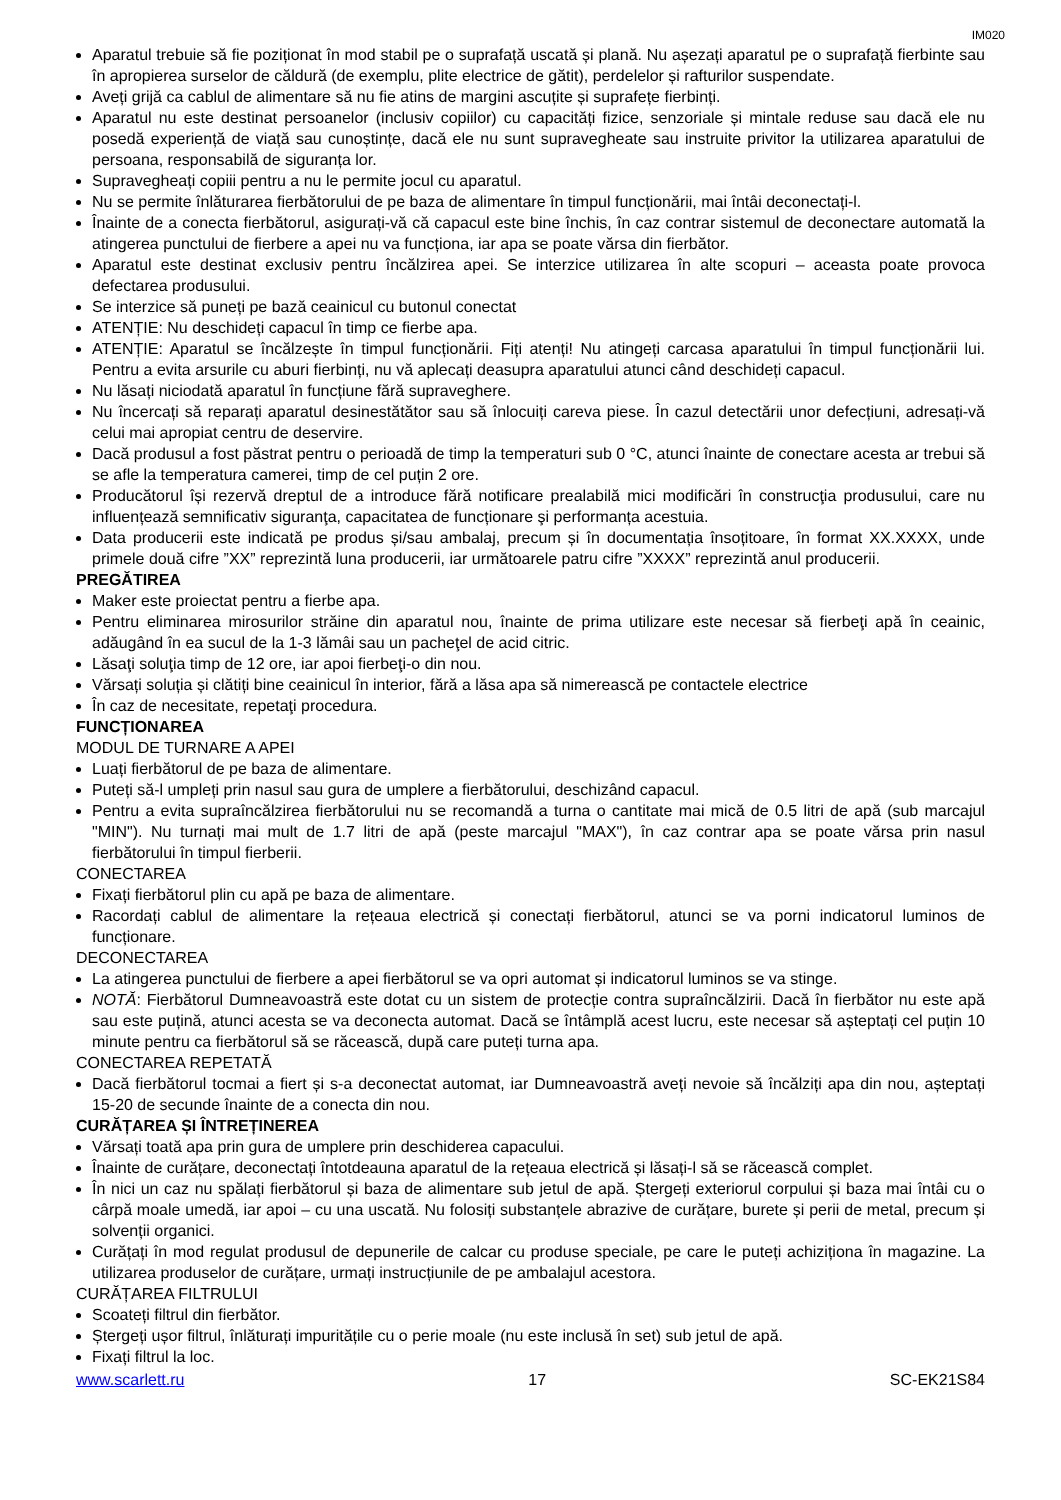IM020
Aparatul trebuie să fie poziționat în mod stabil pe o suprafață uscată și plană. Nu așezați aparatul pe o suprafață fierbinte sau în apropierea surselor de căldură (de exemplu, plite electrice de gătit), perdelelor și rafturilor suspendate.
Aveți grijă ca cablul de alimentare să nu fie atins de margini ascuțite și suprafețe fierbinți.
Aparatul nu este destinat persoanelor (inclusiv copiilor) cu capacități fizice, senzoriale și mintale reduse sau dacă ele nu posedă experiență de viață sau cunoștințe, dacă ele nu sunt supravegheate sau instruite privitor la utilizarea aparatului de persoana, responsabilă de siguranța lor.
Supravegheați copiii pentru a nu le permite jocul cu aparatul.
Nu se permite înlăturarea fierbătorului de pe baza de alimentare în timpul funcționării, mai întâi deconectați-l.
Înainte de a conecta fierbătorul, asigurați-vă că capacul este bine închis, în caz contrar sistemul de deconectare automată la atingerea punctului de fierbere a apei nu va funcționa, iar apa se poate vărsa din fierbător.
Aparatul este destinat exclusiv pentru încălzirea apei. Se interzice utilizarea în alte scopuri – aceasta poate provoca defectarea produsului.
Se interzice să puneți pe bază ceainicul cu butonul conectat
ATENȚIE: Nu deschideți capacul în timp ce fierbe apa.
ATENȚIE: Aparatul se încălzește în timpul funcționării. Fiți atenți! Nu atingeți carcasa aparatului în timpul funcționării lui. Pentru a evita arsurile cu aburi fierbinți, nu vă aplecați deasupra aparatului atunci când deschideți capacul.
Nu lăsați niciodată aparatul în funcțiune fără supraveghere.
Nu încercați să reparați aparatul desinestătător sau să înlocuiți careva piese. În cazul detectării unor defecțiuni, adresați-vă celui mai apropiat centru de deservire.
Dacă produsul a fost păstrat pentru o perioadă de timp la temperaturi sub 0 °C, atunci înainte de conectare acesta ar trebui să se afle la temperatura camerei, timp de cel puțin 2 ore.
Producătorul își rezervă dreptul de a introduce fără notificare prealabilă mici modificări în construcţia produsului, care nu influențează semnificativ siguranţa, capacitatea de funcționare şi performanța acestuia.
Data producerii este indicată pe produs și/sau ambalaj, precum și în documentația însoțitoare, în format XX.XXXX, unde primele două cifre ”XX” reprezintă luna producerii, iar următoarele patru cifre ”XXXX” reprezintă anul producerii.
PREGĂTIREA
Maker este proiectat pentru a fierbe apa.
Pentru eliminarea mirosurilor străine din aparatul nou, înainte de prima utilizare este necesar să fierbeţi apă în ceainic, adăugând în ea sucul de la 1-3 lămâi sau un pacheţel de acid citric.
Lăsaţi soluţia timp de 12 ore, iar apoi fierbeţi-o din nou.
Vărsați soluția și clătiți bine ceainicul în interior, fără a lăsa apa să nimerească pe contactele electrice
În caz de necesitate, repetaţi procedura.
FUNCȚIONAREA
MODUL DE TURNARE A APEI
Luați fierbătorul de pe baza de alimentare.
Puteți să-l umpleți prin nasul sau gura de umplere a fierbătorului, deschizând capacul.
Pentru a evita supraîncălzirea fierbătorului nu se recomandă a turna o cantitate mai mică de 0.5 litri de apă (sub marcajul "MIN"). Nu turnați mai mult de 1.7 litri de apă (peste marcajul "MAX"), în caz contrar apa se poate vărsa prin nasul fierbătorului în timpul fierberii.
CONECTAREA
Fixați fierbătorul plin cu apă pe baza de alimentare.
Racordați cablul de alimentare la rețeaua electrică și conectați fierbătorul, atunci se va porni indicatorul luminos de funcționare.
DECONECTAREA
La atingerea punctului de fierbere a apei fierbătorul se va opri automat și indicatorul luminos se va stinge.
NOTĂ: Fierbătorul Dumneavoastră este dotat cu un sistem de protecție contra supraîncălzirii. Dacă în fierbător nu este apă sau este puțină, atunci acesta se va deconecta automat. Dacă se întâmplă acest lucru, este necesar să așteptați cel puțin 10 minute pentru ca fierbătorul să se răcească, după care puteți turna apa.
CONECTAREA REPETATĂ
Dacă fierbătorul tocmai a fiert și s-a deconectat automat, iar Dumneavoastră aveți nevoie să încălziți apa din nou, așteptați 15-20 de secunde înainte de a conecta din nou.
CURĂȚAREA ȘI ÎNTREȚINEREA
Vărsați toată apa prin gura de umplere prin deschiderea capacului.
Înainte de curățare, deconectați întotdeauna aparatul de la rețeaua electrică și lăsați-l să se răcească complet.
În nici un caz nu spălați fierbătorul și baza de alimentare sub jetul de apă. Ștergeți exteriorul corpului și baza mai întâi cu o cârpă moale umedă, iar apoi – cu una uscată. Nu folosiți substanțele abrazive de curățare, burete și perii de metal, precum și solvenții organici.
Curățați în mod regulat produsul de depunerile de calcar cu produse speciale, pe care le puteți achiziționa în magazine. La utilizarea produselor de curățare, urmați instrucțiunile de pe ambalajul acestora.
CURĂȚAREA FILTRULUI
Scoateți filtrul din fierbător.
Ștergeți ușor filtrul, înlăturați impuritățile cu o perie moale (nu este inclusă în set) sub jetul de apă.
Fixați filtrul la loc.
www.scarlett.ru 17 SC-EK21S84